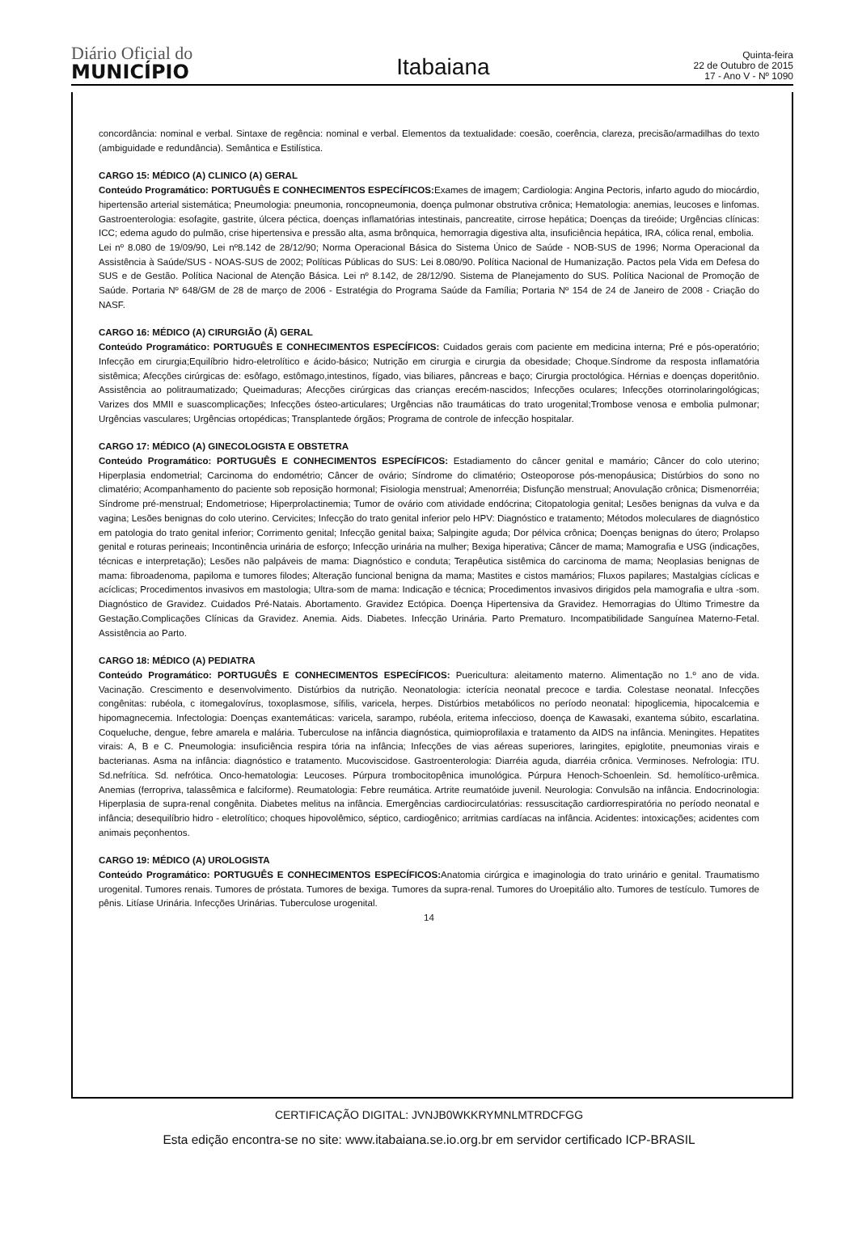Diário Oficial do
MUNICÍPIO
Itabaiana
Quinta-feira
22 de Outubro de 2015
17 - Ano V - Nº 1090
concordância: nominal e verbal. Sintaxe de regência: nominal e verbal. Elementos da textualidade: coesão, coerência, clareza, precisão/armadilhas do texto (ambiguidade e redundância). Semântica e Estilística.
CARGO 15: MÉDICO (A) CLINICO (A) GERAL
Conteúdo Programático: PORTUGUÊS E CONHECIMENTOS ESPECÍFICOS: Exames de imagem; Cardiologia: Angina Pectoris, infarto agudo do miocárdio, hipertensão arterial sistemática; Pneumologia: pneumonia, roncopneumonia, doença pulmonar obstrutiva crônica; Hematologia: anemias, leucoses e linfomas. Gastroenterologia: esofagite, gastrite, úlcera péctica, doenças inflamatórias intestinais, pancreatite, cirrose hepática; Doenças da tireóide; Urgências clínicas: ICC; edema agudo do pulmão, crise hipertensiva e pressão alta, asma brônquica, hemorragia digestiva alta, insuficiência hepática, IRA, cólica renal, embolia.
Lei nº 8.080 de 19/09/90, Lei nº8.142 de 28/12/90; Norma Operacional Básica do Sistema Único de Saúde - NOB-SUS de 1996; Norma Operacional da Assistência à Saúde/SUS - NOAS-SUS de 2002; Políticas Públicas do SUS: Lei 8.080/90. Política Nacional de Humanização. Pactos pela Vida em Defesa do SUS e de Gestão. Política Nacional de Atenção Básica. Lei nº 8.142, de 28/12/90. Sistema de Planejamento do SUS. Política Nacional de Promoção de Saúde. Portaria Nº 648/GM de 28 de março de 2006 - Estratégia do Programa Saúde da Família; Portaria Nº 154 de 24 de Janeiro de 2008 - Criação do NASF.
CARGO 16: MÉDICO (A) CIRURGIÃO (Ã) GERAL
Conteúdo Programático: PORTUGUÊS E CONHECIMENTOS ESPECÍFICOS: Cuidados gerais com paciente em medicina interna; Pré e pós-operatório; Infecção em cirurgia;Equilíbrio hidro-eletrolítico e ácido-básico; Nutrição em cirurgia e cirurgia da obesidade; Choque.Síndrome da resposta inflamatória sistêmica; Afecções cirúrgicas de: esôfago, estômago,intestinos, fígado, vias biliares, pâncreas e baço; Cirurgia proctológica. Hérnias e doenças doperitônio. Assistência ao politraumatizado; Queimaduras; Afecções cirúrgicas das crianças erecém-nascidos; Infecções oculares; Infecções otorrinolaringológicas; Varizes dos MMII e suascomplicações; Infecções ósteo-articulares; Urgências não traumáticas do trato urogenital;Trombose venosa e embolia pulmonar; Urgências vasculares; Urgências ortopédicas; Transplantede órgãos; Programa de controle de infecção hospitalar.
CARGO 17: MÉDICO (A) GINECOLOGISTA E OBSTETRA
Conteúdo Programático: PORTUGUÊS E CONHECIMENTOS ESPECÍFICOS: Estadiamento do câncer genital e mamário; Câncer do colo uterino; Hiperplasia endometrial; Carcinoma do endométrio; Câncer de ovário; Síndrome do climatério; Osteoporose pós-menopáusica; Distúrbios do sono no climatério; Acompanhamento do paciente sob reposição hormonal; Fisiologia menstrual; Amenorréia; Disfunção menstrual; Anovulação crônica; Dismenorréia; Síndrome pré-menstrual; Endometriose; Hiperprolactinemia; Tumor de ovário com atividade endócrina; Citopatologia genital; Lesões benignas da vulva e da vagina; Lesões benignas do colo uterino. Cervicites; Infecção do trato genital inferior pelo HPV: Diagnóstico e tratamento; Métodos moleculares de diagnóstico em patologia do trato genital inferior; Corrimento genital; Infecção genital baixa; Salpingite aguda; Dor pélvica crônica; Doenças benignas do útero; Prolapso genital e roturas perineais; Incontinência urinária de esforço; Infecção urinária na mulher; Bexiga hiperativa; Câncer de mama; Mamografia e USG (indicações, técnicas e interpretação); Lesões não palpáveis de mama: Diagnóstico e conduta; Terapêutica sistêmica do carcinoma de mama; Neoplasias benignas de mama: fibroadenoma, papiloma e tumores filodes; Alteração funcional benigna da mama; Mastites e cistos mamários; Fluxos papilares; Mastalgias cíclicas e acíclicas; Procedimentos invasivos em mastologia; Ultra-som de mama: Indicação e técnica; Procedimentos invasivos dirigidos pela mamografia e ultra -som. Diagnóstico de Gravidez. Cuidados Pré-Natais. Abortamento. Gravidez Ectópica. Doença Hipertensiva da Gravidez. Hemorragias do Último Trimestre da Gestação.Complicações Clínicas da Gravidez. Anemia. Aids. Diabetes. Infecção Urinária. Parto Prematuro. Incompatibilidade Sanguínea Materno-Fetal. Assistência ao Parto.
CARGO 18: MÉDICO (A) PEDIATRA
Conteúdo Programático: PORTUGUÊS E CONHECIMENTOS ESPECÍFICOS: Puericultura: aleitamento materno. Alimentação no 1.º ano de vida. Vacinação. Crescimento e desenvolvimento. Distúrbios da nutrição. Neonatologia: icterícia neonatal precoce e tardia. Colestase neonatal. Infecções congênitas: rubéola, c itomegalovírus, toxoplasmose, sífilis, varicela, herpes. Distúrbios metabólicos no período neonatal: hipoglicemia, hipocalcemia e hipomagnecemia. Infectologia: Doenças exantemáticas: varicela, sarampo, rubéola, eritema infeccioso, doença de Kawasaki, exantema súbito, escarlatina. Coqueluche, dengue, febre amarela e malária. Tuberculose na infância diagnóstica, quimioprofilaxia e tratamento da AIDS na infância. Meningites. Hepatites virais: A, B e C. Pneumologia: insuficiência respira tória na infância; Infecções de vias aéreas superiores, laringites, epiglotite, pneumonias virais e bacterianas. Asma na infância: diagnóstico e tratamento. Mucoviscidose. Gastroenterologia: Diarréia aguda, diarréia crônica. Verminoses. Nefrologia: ITU. Sd.nefrítica. Sd. nefrótica. Onco-hematologia: Leucoses. Púrpura trombocitopênica imunológica. Púrpura Henoch-Schoenlein. Sd. hemolítico-urêmica. Anemias (ferropriva, talassêmica e falciforme). Reumatologia: Febre reumática. Artrite reumatóide juvenil. Neurologia: Convulsão na infância. Endocrinologia: Hiperplasia de supra-renal congênita. Diabetes melitus na infância. Emergências cardiocirculatórias: ressuscitação cardiorrespiratória no período neonatal e infância; desequilíbrio hidro - eletrolítico; choques hipovolêmico, séptico, cardiogênico; arritmias cardíacas na infância. Acidentes: intoxicações; acidentes com animais peçonhentos.
CARGO 19: MÉDICO (A) UROLOGISTA
Conteúdo Programático: PORTUGUÊS E CONHECIMENTOS ESPECÍFICOS: Anatomia cirúrgica e imaginologia do trato urinário e genital. Traumatismo urogenital. Tumores renais. Tumores de próstata. Tumores de bexiga. Tumores da supra-renal. Tumores do Uroepitálio alto. Tumores de testículo. Tumores de pênis. Litíase Urinária. Infecções Urinárias. Tuberculose urogenital.
14
CERTIFICAÇÃO DIGITAL: JVNJB0WKKRYMNLMTRDCFGG
Esta edição encontra-se no site: www.itabaiana.se.io.org.br em servidor certificado ICP-BRASIL